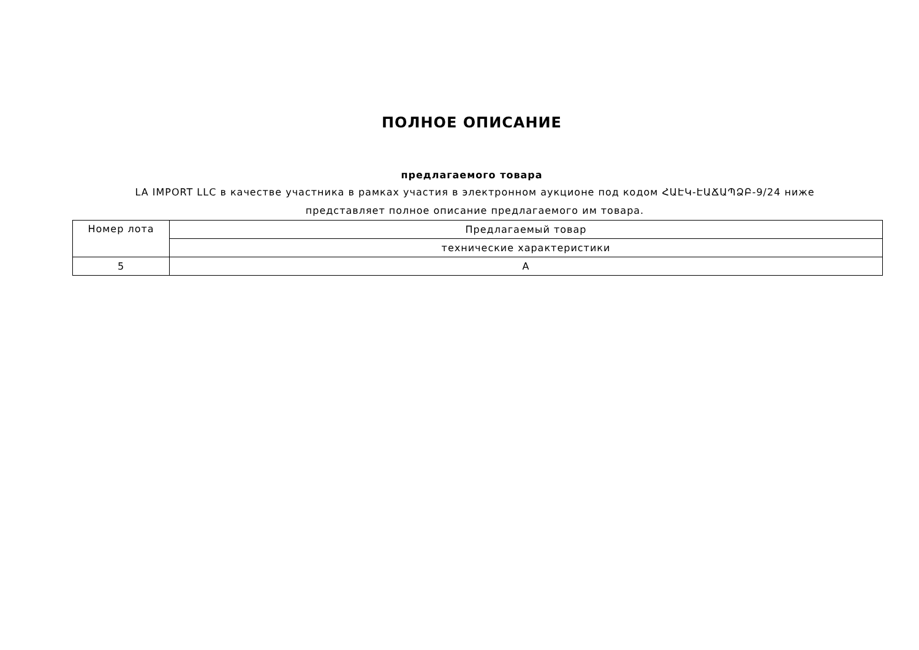ПОЛНОЕ ОПИСАНИЕ
предлагаемого товара
LA IMPORT LLC в качестве участника в рамках участия в электронном аукционе под кодом ՀԱԷԿ-ԷԱՃԱՊՁԲ-9/24 ниже представляет полное описание предлагаемого им товара.
| Номер лота | Предлагаемый товар |
| --- | --- |
| | технические характеристики |
| 5 | A |